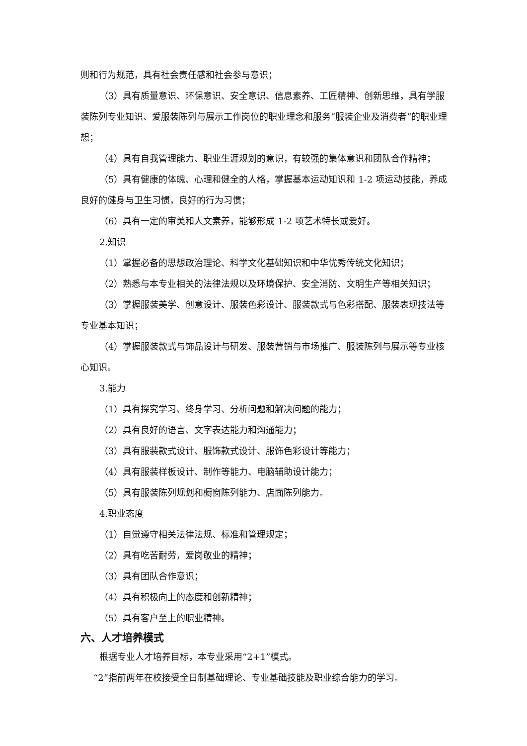则和行为规范，具有社会责任感和社会参与意识；
（3）具有质量意识、环保意识、安全意识、信息素养、工匠精神、创新思维，具有学服装陈列专业知识、爱服装陈列与展示工作岗位的职业理念和服务“服装企业及消费者”的职业理想；
（4）具有自我管理能力、职业生涯规划的意识，有较强的集体意识和团队合作精神；
（5）具有健康的体魄、心理和健全的人格，掌握基本运动知识和 1-2 项运动技能，养成良好的健身与卫生习惯，良好的行为习惯；
（6）具有一定的审美和人文素养，能够形成 1-2 项艺术特长或爱好。
2.知识
（1）掌握必备的思想政治理论、科学文化基础知识和中华优秀传统文化知识；
（2）熟悉与本专业相关的法律法规以及环境保护、安全消防、文明生产等相关知识；
（3）掌握服装美学、创意设计、服装色彩设计、服装款式与色彩搭配、服装表现技法等专业基本知识；
（4）掌握服装款式与饰品设计与研发、服装营销与市场推广、服装陈列与展示等专业核心知识。
3.能力
（1）具有探究学习、终身学习、分析问题和解决问题的能力；
（2）具有良好的语言、文字表达能力和沟通能力；
（3）具有服装款式设计、服饰款式设计、服饰色彩设计等能力；
（4）具有服装样板设计、制作等能力、电脑辅助设计能力；
（5）具有服装陈列规划和橱窗陈列能力、店面陈列能力。
4.职业态度
（1）自觉遵守相关法律法规、标准和管理规定；
（2）具有吃苦耐劳，爱岗敬业的精神；
（3）具有团队合作意识；
（4）具有积极向上的态度和创新精神；
（5）具有客户至上的职业精神。
六、人才培养模式
根据专业人才培养目标，本专业采用“2+1”模式。
“2”指前两年在校接受全日制基础理论、专业基础技能及职业综合能力的学习。